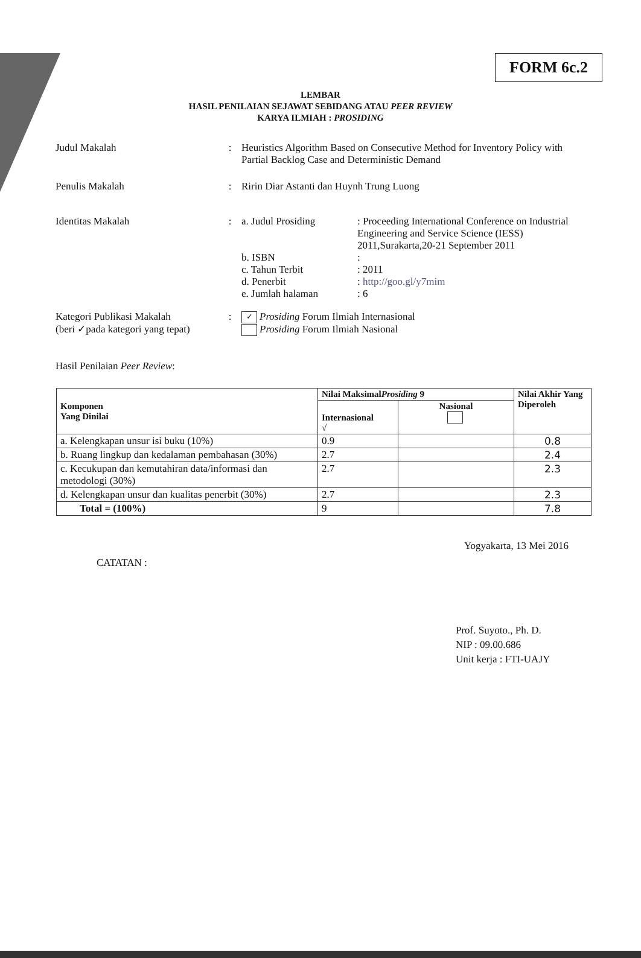FORM 6c.2
LEMBAR
HASIL PENILAIAN SEJAWAT SEBIDANG ATAU PEER REVIEW
KARYA ILMIAH : PROSIDING
Judul Makalah : Heuristics Algorithm Based on Consecutive Method for Inventory Policy with Partial Backlog Case and Deterministic Demand
Penulis Makalah : Ririn Diar Astanti dan Huynh Trung Luong
Identitas Makalah : a. Judul Prosiding : Proceeding International Conference on Industrial Engineering and Service Science (IESS) 2011,Surakarta,20-21 September 2011
b. ISBN :
c. Tahun Terbit : 2011
d. Penerbit : http://goo.gl/y7mim
e. Jumlah halaman : 6
Kategori Publikasi Makalah
(beri ✓pada kategori yang tepat)
:
✓ Prosiding Forum Ilmiah Internasional
Prosiding Forum Ilmiah Nasional
Hasil Penilaian Peer Review :
| Komponen Yang Dinilai | Nilai Maksimal Prosiding 9 | | Nilai Akhir Yang Diperoleh |
| --- | --- | --- | --- |
| | Internasional √ | Nasional | |
| a. Kelengkapan unsur isi buku (10%) | 0.9 | | 0.8 |
| b. Ruang lingkup dan kedalaman pembahasan (30%) | 2.7 | | 2.4 |
| c. Kecukupan dan kemutahiran data/informasi dan metodologi (30%) | 2.7 | | 2.3 |
| d. Kelengkapan unsur dan kualitas penerbit (30%) | 2.7 | | 2.3 |
| Total = (100%) | 9 | | 7.8 |
Yogyakarta, 13 Mei 2016
CATATAN :
Prof. Suyoto., Ph. D.
NIP : 09.00.686
Unit kerja : FTI-UAJY